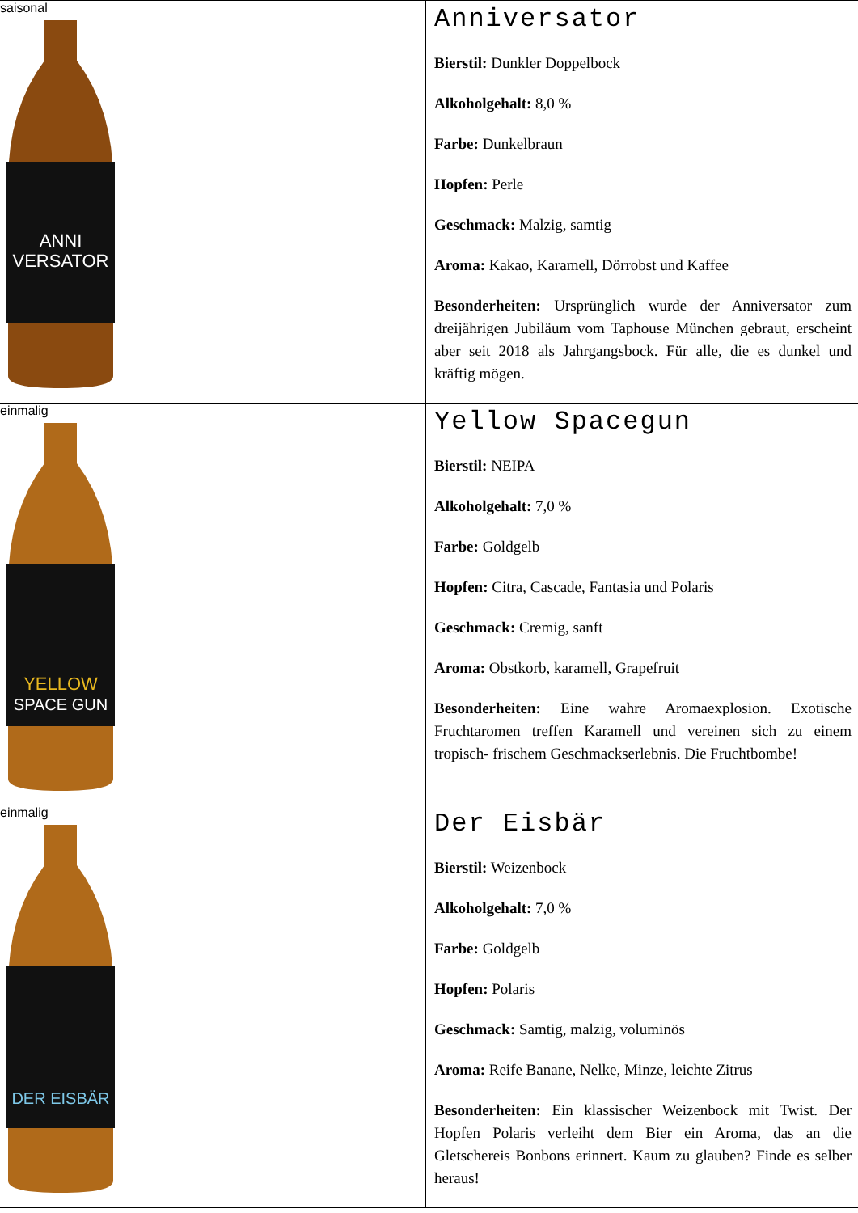| saisonal ANNI VERSATOR | Anniversator Bierstil: Dunkler Doppelbock Alkoholgehalt: 8,0 % Farbe: Dunkelbraun Hopfen: Perle Geschmack: Malzig, samtig Aroma: Kakao, Karamell, Dörrobst und Kaffee Besonderheiten: Ursprünglich wurde der Anniversator zum dreijährigen Jubiläum vom Taphouse München gebraut, erscheint aber seit 2018 als Jahrgangsbock. Für alle, die es dunkel und kräftig mögen. |
| einmalig YELLOW SPACE GUN | Yellow Spacegun Bierstil: NEIPA Alkoholgehalt: 7,0 % Farbe: Goldgelb Hopfen: Citra, Cascade, Fantasia und Polaris Geschmack: Cremig, sanft Aroma: Obstkorb, karamell, Grapefruit Besonderheiten: Eine wahre Aromaexplosion. Exotische Fruchtaromen treffen Karamell und vereinen sich zu einem tropisch- frischem Geschmackserlebnis. Die Fruchtbombe! |
| einmalig DER EISBÄR | Der Eisbär Bierstil: Weizenbock Alkoholgehalt: 7,0 % Farbe: Goldgelb Hopfen: Polaris Geschmack: Samtig, malzig, voluminös Aroma: Reife Banane, Nelke, Minze, leichte Zitrus Besonderheiten: Ein klassischer Weizenbock mit Twist. Der Hopfen Polaris verleiht dem Bier ein Aroma, das an die Gletschereis Bonbons erinnert. Kaum zu glauben? Finde es selber heraus! |